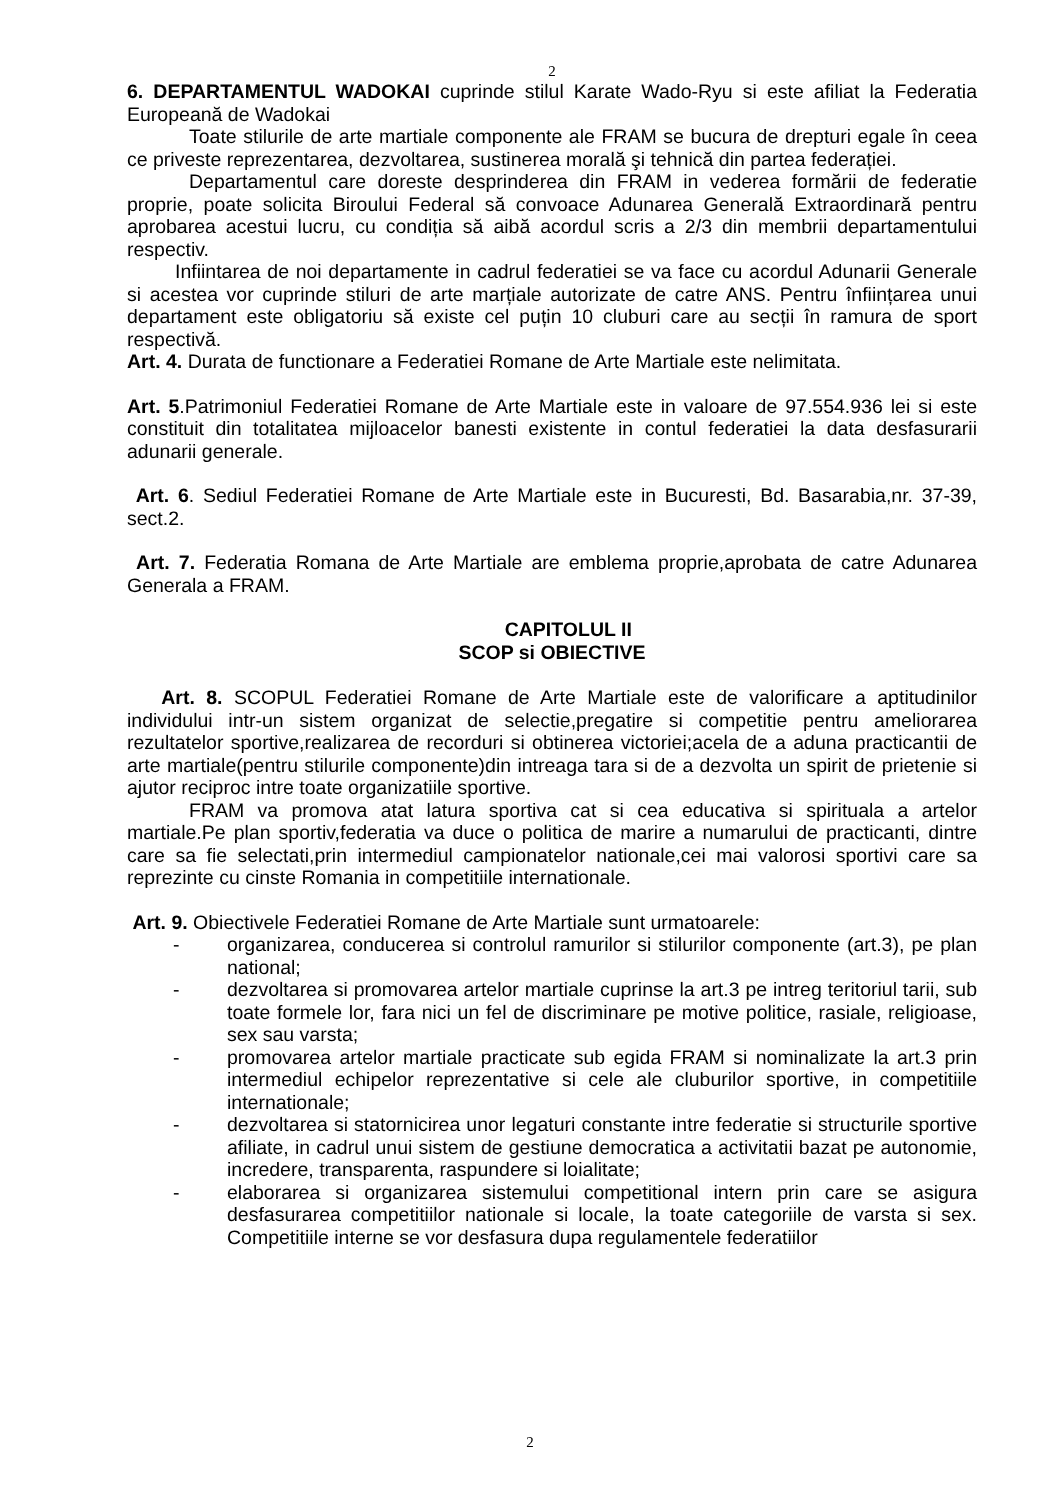2
6. DEPARTAMENTUL WADOKAI cuprinde stilul Karate Wado-Ryu si este afiliat la Federatia Europeană de Wadokai
Toate stilurile de arte martiale componente ale FRAM se bucura de drepturi egale în ceea ce priveste reprezentarea, dezvoltarea, sustinerea morală şi tehnică din partea federației.
Departamentul care doreste desprinderea din FRAM in vederea formării de federatie proprie, poate solicita Biroului Federal să convoace Adunarea Generală Extraordinară pentru aprobarea acestui lucru, cu condiția să aibă acordul scris a 2/3 din membrii departamentului respectiv.
Infiintarea de noi departamente in cadrul federatiei se va face cu acordul Adunarii Generale si acestea vor cuprinde stiluri de arte marțiale autorizate de catre ANS. Pentru înființarea unui departament este obligatoriu să existe cel puțin 10 cluburi care au secții în ramura de sport respectivă.
Art. 4. Durata de functionare a Federatiei Romane de Arte Martiale este nelimitata.
Art. 5.Patrimoniul Federatiei Romane de Arte Martiale este in valoare de 97.554.936 lei si este constituit din totalitatea mijloacelor banesti existente in contul federatiei la data desfasurarii adunarii generale.
Art. 6. Sediul Federatiei Romane de Arte Martiale este in Bucuresti, Bd. Basarabia,nr. 37-39, sect.2.
Art. 7. Federatia Romana de Arte Martiale are emblema proprie,aprobata de catre Adunarea Generala a FRAM.
CAPITOLUL II
SCOP si OBIECTIVE
Art. 8. SCOPUL Federatiei Romane de Arte Martiale este de valorificare a aptitudinilor individului intr-un sistem organizat de selectie,pregatire si competitie pentru ameliorarea rezultatelor sportive,realizarea de recorduri si obtinerea victoriei;acela de a aduna practicantii de arte martiale(pentru stilurile componente)din intreaga tara si de a dezvolta un spirit de prietenie si ajutor reciproc intre toate organizatiile sportive.
FRAM va promova atat latura sportiva cat si cea educativa si spirituala a artelor martiale.Pe plan sportiv,federatia va duce o politica de marire a numarului de practicanti, dintre care sa fie selectati,prin intermediul campionatelor nationale,cei mai valorosi sportivi care sa reprezinte cu cinste Romania in competitiile internationale.
Art. 9. Obiectivele Federatiei Romane de Arte Martiale sunt urmatoarele:
- organizarea, conducerea si controlul ramurilor si stilurilor componente (art.3), pe plan national;
- dezvoltarea si promovarea artelor martiale cuprinse la art.3 pe intreg teritoriul tarii, sub toate formele lor, fara nici un fel de discriminare pe motive politice, rasiale, religioase, sex sau varsta;
- promovarea artelor martiale practicate sub egida FRAM si nominalizate la art.3 prin intermediul echipelor reprezentative si cele ale cluburilor sportive, in competitiile internationale;
- dezvoltarea si statornicirea unor legaturi constante intre federatie si structurile sportive afiliate, in cadrul unui sistem de gestiune democratica a activitatii bazat pe autonomie, incredere, transparenta, raspundere si loialitate;
- elaborarea si organizarea sistemului competitional intern prin care se asigura desfasurarea competitiilor nationale si locale, la toate categoriile de varsta si sex. Competitiile interne se vor desfasura dupa regulamentele federatiilor
2